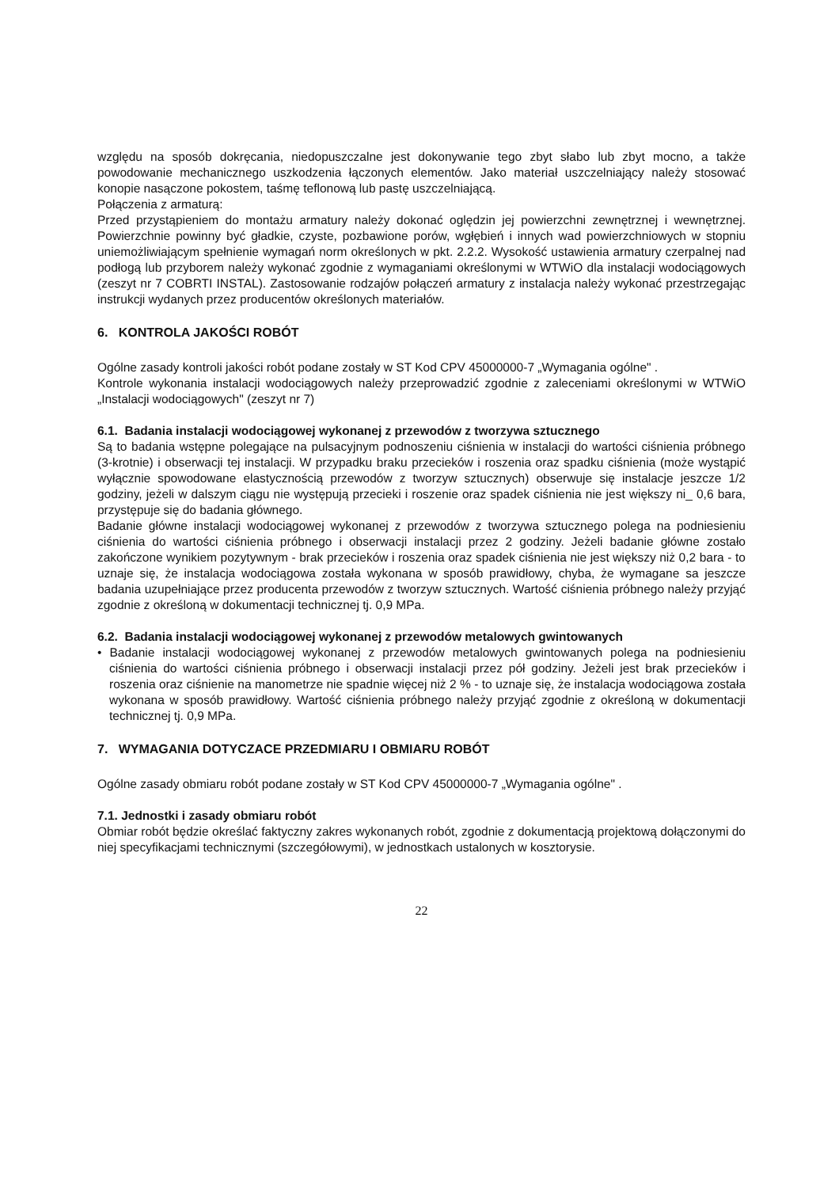względu na sposób dokręcania, niedopuszczalne jest dokonywanie tego zbyt słabo lub zbyt mocno, a także powodowanie mechanicznego uszkodzenia łączonych elementów. Jako materiał uszczelniający należy stosować konopie nasączone pokostem, taśmę teflonową lub pastę uszczelniającą.
Połączenia z armaturą:
Przed przystąpieniem do montażu armatury należy dokonać oględzin jej powierzchni zewnętrznej i wewnętrznej. Powierzchnie powinny być gładkie, czyste, pozbawione porów, wgłębień i innych wad powierzchniowych w stopniu uniemożliwiającym spełnienie wymagań norm określonych w pkt. 2.2.2. Wysokość ustawienia armatury czerpalnej nad podłogą lub przyborem należy wykonać zgodnie z wymaganiami określonymi w WTWiO dla instalacji wodociągowych (zeszyt nr 7 COBRTI INSTAL). Zastosowanie rodzajów połączeń armatury z instalacja należy wykonać przestrzegając instrukcji wydanych przez producentów określonych materiałów.
6. KONTROLA JAKOŚCI ROBÓT
Ogólne zasady kontroli jakości robót podane zostały w ST Kod CPV 45000000-7 „Wymagania ogólne" .
Kontrole wykonania instalacji wodociągowych należy przeprowadzić zgodnie z zaleceniami określonymi w WTWiO „Instalacji wodociągowych" (zeszyt nr 7)
6.1. Badania instalacji wodociągowej wykonanej z przewodów z tworzywa sztucznego
Są to badania wstępne polegające na pulsacyjnym podnoszeniu ciśnienia w instalacji do wartości ciśnienia próbnego (3-krotnie) i obserwacji tej instalacji. W przypadku braku przecieków i roszenia oraz spadku ciśnienia (może wystąpić wyłącznie spowodowane elastycznością przewodów z tworzyw sztucznych) obserwuje się instalacje jeszcze 1/2 godziny, jeżeli w dalszym ciągu nie występują przecieki i roszenie oraz spadek ciśnienia nie jest większy ni_ 0,6 bara, przystępuje się do badania głównego.
Badanie główne instalacji wodociągowej wykonanej z przewodów z tworzywa sztucznego polega na podniesieniu ciśnienia do wartości ciśnienia próbnego i obserwacji instalacji przez 2 godziny. Jeżeli badanie główne zostało zakończone wynikiem pozytywnym - brak przecieków i roszenia oraz spadek ciśnienia nie jest większy niż 0,2 bara - to uznaje się, że instalacja wodociągowa została wykonana w sposób prawidłowy, chyba, że wymagane sa jeszcze badania uzupełniające przez producenta przewodów z tworzyw sztucznych. Wartość ciśnienia próbnego należy przyjąć zgodnie z określoną w dokumentacji technicznej tj. 0,9 MPa.
6.2. Badania instalacji wodociągowej wykonanej z przewodów metalowych gwintowanych
• Badanie instalacji wodociągowej wykonanej z przewodów metalowych gwintowanych polega na podniesieniu ciśnienia do wartości ciśnienia próbnego i obserwacji instalacji przez pół godziny. Jeżeli jest brak przecieków i roszenia oraz ciśnienie na manometrze nie spadnie więcej niż 2 % - to uznaje się, że instalacja wodociągowa została wykonana w sposób prawidłowy. Wartość ciśnienia próbnego należy przyjąć zgodnie z określoną w dokumentacji technicznej tj. 0,9 MPa.
7. WYMAGANIA DOTYCZACE PRZEDMIARU I OBMIARU ROBÓT
Ogólne zasady obmiaru robót podane zostały w ST Kod CPV 45000000-7 „Wymagania ogólne" .
7.1. Jednostki i zasady obmiaru robót
Obmiar robót będzie określać faktyczny zakres wykonanych robót, zgodnie z dokumentacją projektową dołączonymi do niej specyfikacjami technicznymi (szczegółowymi), w jednostkach ustalonych w kosztorysie.
22